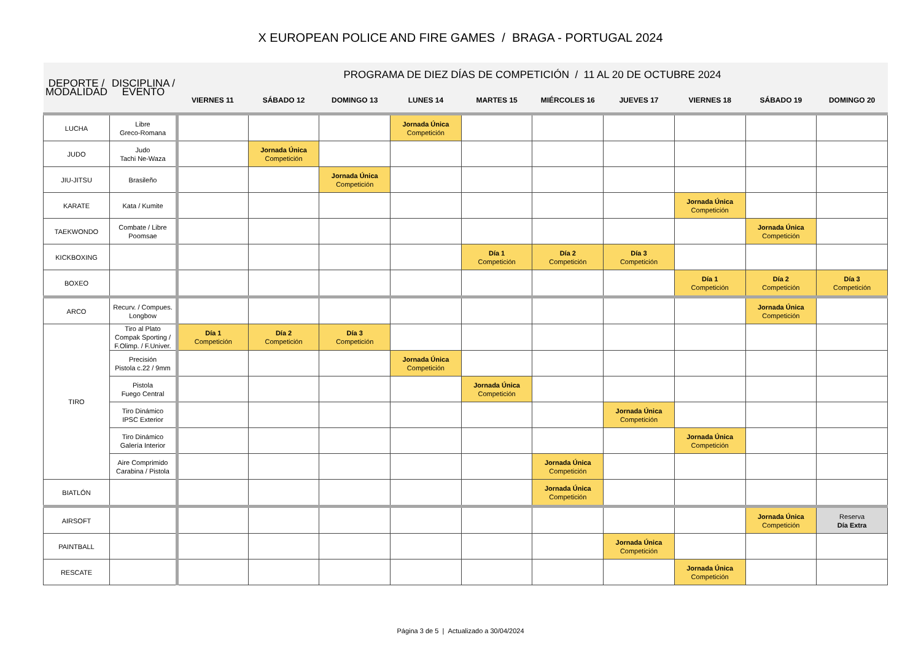X EUROPEAN POLICE AND FIRE GAMES / BRAGA - PORTUGAL 2024
| DEPORTE / MODALIDAD | DISCIPLINA / EVENTO | PROGRAMA DE DIEZ DÍAS DE COMPETICIÓN / 11 AL 20 DE OCTUBRE 2024 | | | | | | | | | |
| --- | --- | --- | --- | --- | --- | --- | --- | --- | --- | --- | --- |
| | | VIERNES 11 | SÁBADO 12 | DOMINGO 13 | LUNES 14 | MARTES 15 | MIÉRCOLES 16 | JUEVES 17 | VIERNES 18 | SÁBADO 19 | DOMINGO 20 |
| LUCHA | Libre Greco-Romana | | | | Jornada Única Competición | | | | | | |
| JUDO | Judo Tachi Ne-Waza | | Jornada Única Competición | | | | | | | | |
| JIU-JITSU | Brasileño | | | Jornada Única Competición | | | | | | | |
| KARATE | Kata / Kumite | | | | | | | | Jornada Única Competición | | |
| TAEKWONDO | Combate / Libre Poomsae | | | | | | | | | Jornada Única Competición | |
| KICKBOXING | | | | | | Día 1 Competición | Día 2 Competición | Día 3 Competición | | | |
| BOXEO | | | | | | | | | Día 1 Competición | Día 2 Competición | Día 3 Competición |
| ARCO | Recurv. / Compues. Longbow | | | | | | | | | Jornada Única Competición | |
| TIRO | Tiro al Plato Compak Sporting / F.Olimp. / F.Univer. | Día 1 Competición | Día 2 Competición | Día 3 Competición | | | | | | | |
| | Precisión Pistola c.22 / 9mm | | | | Jornada Única Competición | | | | | | |
| | Pistola Fuego Central | | | | | Jornada Única Competición | | | | | |
| | Tiro Dinámico IPSC Exterior | | | | | | | Jornada Única Competición | | | |
| | Tiro Dinámico Galería Interior | | | | | | | | Jornada Única Competición | | |
| | Aire Comprimido Carabina / Pistola | | | | | | Jornada Única Competición | | | | |
| BIATLÓN | | | | | | | Jornada Única Competición | | | | |
| AIRSOFT | | | | | | | | | | Jornada Única Competición | Reserva Día Extra |
| PAINTBALL | | | | | | | | Jornada Única Competición | | | |
| RESCATE | | | | | | | | | Jornada Única Competición | | |
Página 3 de 5 | Actualizado a 30/04/2024